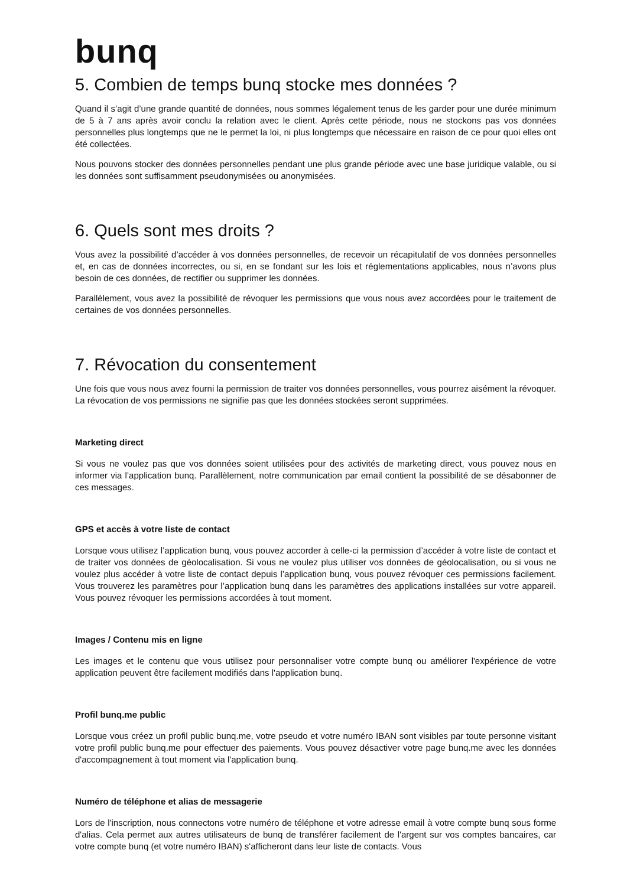bunq
5. Combien de temps bunq stocke mes données ?
Quand il s’agit d’une grande quantité de données, nous sommes légalement tenus de les garder pour une durée minimum de 5 à 7 ans après avoir conclu la relation avec le client. Après cette période, nous ne stockons pas vos données personnelles plus longtemps que ne le permet la loi, ni plus longtemps que nécessaire en raison de ce pour quoi elles ont été collectées.
Nous pouvons stocker des données personnelles pendant une plus grande période avec une base juridique valable, ou si les données sont suffisamment pseudonymisées ou anonymisées.
6. Quels sont mes droits ?
Vous avez la possibilité d’accéder à vos données personnelles, de recevoir un récapitulatif de vos données personnelles et, en cas de données incorrectes, ou si, en se fondant sur les lois et réglementations applicables, nous n’avons plus besoin de ces données, de rectifier ou supprimer les données.
Parallèlement, vous avez la possibilité de révoquer les permissions que vous nous avez accordées pour le traitement de certaines de vos données personnelles.
7. Révocation du consentement
Une fois que vous nous avez fourni la permission de traiter vos données personnelles, vous pourrez aisément la révoquer. La révocation de vos permissions ne signifie pas que les données stockées seront supprimées.
Marketing direct
Si vous ne voulez pas que vos données soient utilisées pour des activités de marketing direct, vous pouvez nous en informer via l’application bunq. Parallèlement, notre communication par email contient la possibilité de se désabonner de ces messages.
GPS et accès à votre liste de contact
Lorsque vous utilisez l’application bunq, vous pouvez accorder à celle-ci la permission d’accéder à votre liste de contact et de traiter vos données de géolocalisation. Si vous ne voulez plus utiliser vos données de géolocalisation, ou si vous ne voulez plus accéder à votre liste de contact depuis l’application bunq, vous pouvez révoquer ces permissions facilement. Vous trouverez les paramètres pour l’application bunq dans les paramètres des applications installées sur votre appareil. Vous pouvez révoquer les permissions accordées à tout moment.
Images / Contenu mis en ligne
Les images et le contenu que vous utilisez pour personnaliser votre compte bunq ou améliorer l'expérience de votre application peuvent être facilement modifiés dans l'application bunq.
Profil bunq.me public
Lorsque vous créez un profil public bunq.me, votre pseudo et votre numéro IBAN sont visibles par toute personne visitant votre profil public bunq.me pour effectuer des paiements. Vous pouvez désactiver votre page bunq.me avec les données d'accompagnement à tout moment via l'application bunq.
Numéro de téléphone et alias de messagerie
Lors de l'inscription, nous connectons votre numéro de téléphone et votre adresse email à votre compte bunq sous forme d'alias. Cela permet aux autres utilisateurs de bunq de transférer facilement de l'argent sur vos comptes bancaires, car votre compte bunq (et votre numéro IBAN) s'afficheront dans leur liste de contacts. Vous